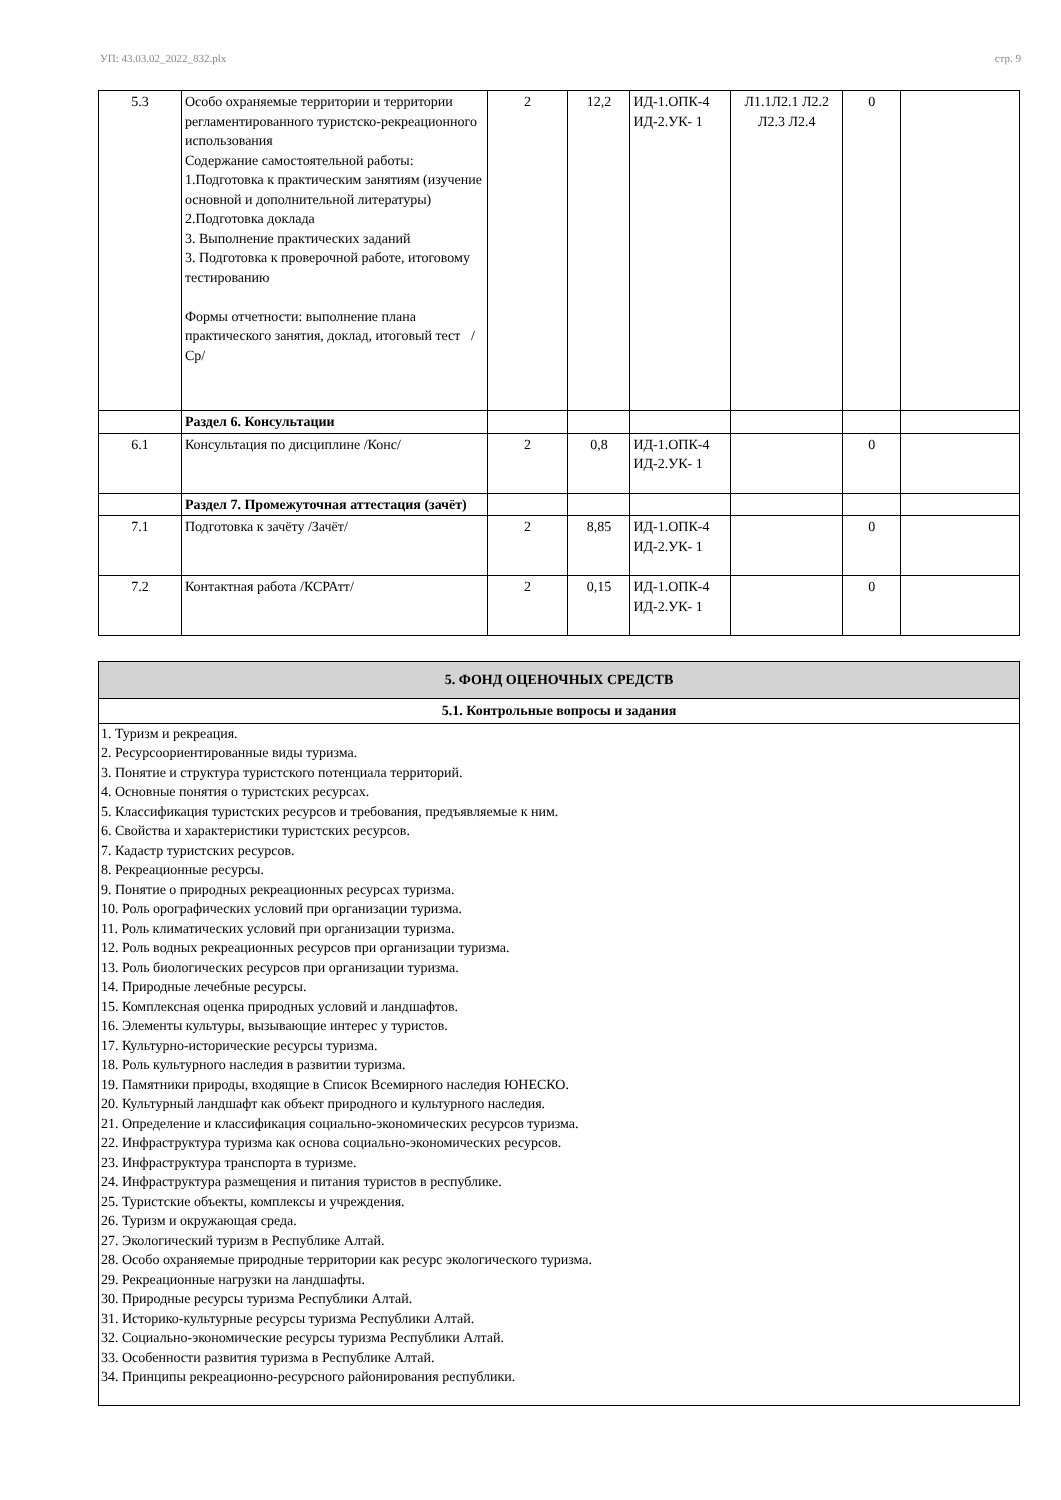УП: 43.03.02_2022_832.plx стр. 9
| 5.3 | Особо охраняемые территории и территории регламентированного туристско-рекреационного использования Содержание самостоятельной работы: 1.Подготовка к практическим занятиям (изучение основной и дополнительной литературы) 2.Подготовка доклада 3. Выполнение практических заданий 3. Подготовка к проверочной работе, итоговому тестированию Формы отчетности: выполнение плана практического занятия, доклад, итоговый тест /Ср/ | 2 | 12,2 | ИД-1.ОПК-4 ИД-2.УК- 1 | Л1.1Л2.1 Л2.2 Л2.3 Л2.4 | 0 | |
| | Раздел 6. Консультации | | | | | | |
| 6.1 | Консультация по дисциплине /Конс/ | 2 | 0,8 | ИД-1.ОПК-4 ИД-2.УК- 1 | | 0 | |
| | Раздел 7. Промежуточная аттестация (зачёт) | | | | | | |
| 7.1 | Подготовка к зачёту /Зачёт/ | 2 | 8,85 | ИД-1.ОПК-4 ИД-2.УК- 1 | | 0 | |
| 7.2 | Контактная работа /КСРАтт/ | 2 | 0,15 | ИД-1.ОПК-4 ИД-2.УК- 1 | | 0 | |
| 5. ФОНД ОЦЕНОЧНЫХ СРЕДСТВ |
| 5.1. Контрольные вопросы и задания |
| 1. Туризм и рекреация. 2. Ресурсоориентированные виды туризма. 3. Понятие и структура туристского потенциала территорий. 4. Основные понятия о туристских ресурсах. 5. Классификация туристских ресурсов и требования, предъявляемые к ним. 6. Свойства и характеристики туристских ресурсов. 7. Кадастр туристских ресурсов. 8. Рекреационные ресурсы. 9. Понятие о природных рекреационных ресурсах туризма. 10. Роль орографических условий при организации туризма. 11. Роль климатических условий при организации туризма. 12. Роль водных рекреационных ресурсов при организации туризма. 13. Роль биологических ресурсов при организации туризма. 14. Природные лечебные ресурсы. 15. Комплексная оценка природных условий и ландшафтов. 16. Элементы культуры, вызывающие интерес у туристов. 17. Культурно-исторические ресурсы туризма. 18. Роль культурного наследия в развитии туризма. 19. Памятники природы, входящие в Список Всемирного наследия ЮНЕСКО. 20. Культурный ландшафт как объект природного и культурного наследия. 21. Определение и классификация социально-экономических ресурсов туризма. 22. Инфраструктура туризма как основа социально-экономических ресурсов. 23. Инфраструктура транспорта в туризме. 24. Инфраструктура размещения и питания туристов в республике. 25. Туристские объекты, комплексы и учреждения. 26. Туризм и окружающая среда. 27. Экологический туризм в Республике Алтай. 28. Особо охраняемые природные территории как ресурс экологического туризма. 29. Рекреационные нагрузки на ландшафты. 30. Природные ресурсы туризма Республики Алтай. 31. Историко-культурные ресурсы туризма Республики Алтай. 32. Социально-экономические ресурсы туризма Республики Алтай. 33. Особенности развития туризма в Республике Алтай. 34. Принципы рекреационно-ресурсного районирования республики. |